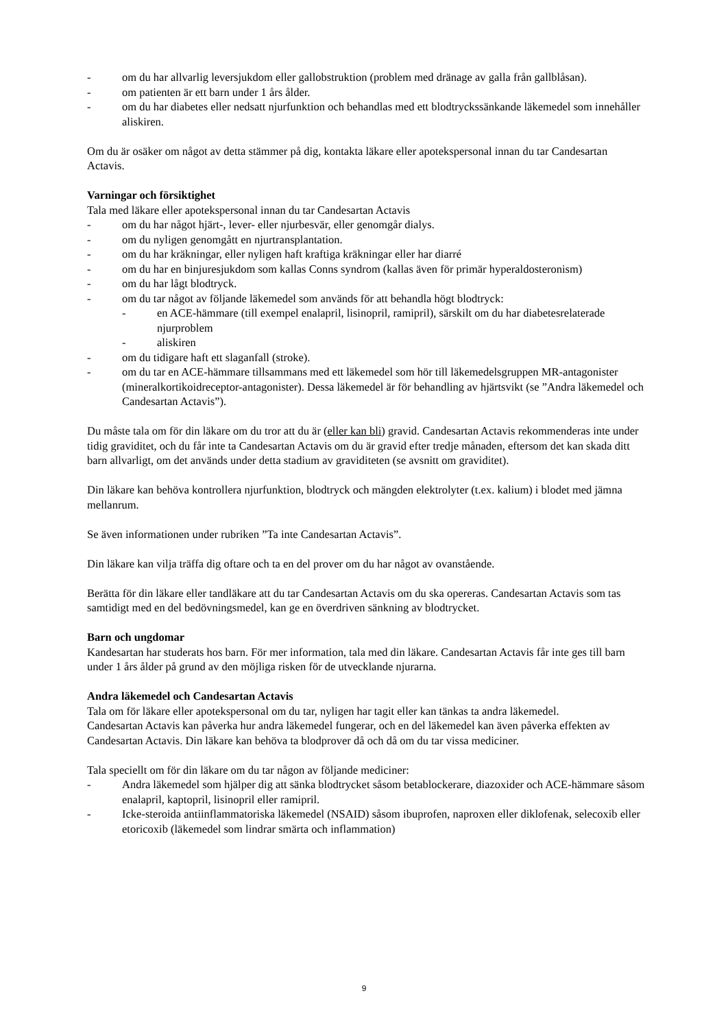- om du har allvarlig leversjukdom eller gallobstruktion (problem med dränage av galla från gallblåsan).
- om patienten är ett barn under 1 års ålder.
- om du har diabetes eller nedsatt njurfunktion och behandlas med ett blodtryckssänkande läkemedel som innehåller aliskiren.
Om du är osäker om något av detta stämmer på dig, kontakta läkare eller apotekspersonal innan du tar Candesartan Actavis.
Varningar och försiktighet
Tala med läkare eller apotekspersonal innan du tar Candesartan Actavis
- om du har något hjärt-, lever- eller njurbesvär, eller genomgår dialys.
- om du nyligen genomgått en njurtransplantation.
- om du har kräkningar, eller nyligen haft kraftiga kräkningar eller har diarré
- om du har en binjuresjukdom som kallas Conns syndrom (kallas även för primär hyperaldosteronism)
- om du har lågt blodtryck.
- om du tar något av följande läkemedel som används för att behandla högt blodtryck:
- en ACE-hämmare (till exempel enalapril, lisinopril, ramipril), särskilt om du har diabetesrelaterade njurproblem
- aliskiren
- om du tidigare haft ett slaganfall (stroke).
- om du tar en ACE-hämmare tillsammans med ett läkemedel som hör till läkemedelsgruppen MR-antagonister (mineralkortikoidreceptor-antagonister). Dessa läkemedel är för behandling av hjärtsvikt (se ”Andra läkemedel och Candesartan Actavis”).
Du måste tala om för din läkare om du tror att du är (eller kan bli) gravid. Candesartan Actavis rekommenderas inte under tidig graviditet, och du får inte ta Candesartan Actavis om du är gravid efter tredje månaden, eftersom det kan skada ditt barn allvarligt, om det används under detta stadium av graviditeten (se avsnitt om graviditet).
Din läkare kan behöva kontrollera njurfunktion, blodtryck och mängden elektrolyter (t.ex. kalium) i blodet med jämna mellanrum.
Se även informationen under rubriken ”Ta inte Candesartan Actavis”.
Din läkare kan vilja träffa dig oftare och ta en del prover om du har något av ovanstående.
Berätta för din läkare eller tandläkare att du tar Candesartan Actavis om du ska opereras. Candesartan Actavis som tas samtidigt med en del bedövningsmedel, kan ge en överdriven sänkning av blodtrycket.
Barn och ungdomar
Kandesartan har studerats hos barn. För mer information, tala med din läkare. Candesartan Actavis får inte ges till barn under 1 års ålder på grund av den möjliga risken för de utvecklande njurarna.
Andra läkemedel och Candesartan Actavis
Tala om för läkare eller apotekspersonal om du tar, nyligen har tagit eller kan tänkas ta andra läkemedel.
Candesartan Actavis kan påverka hur andra läkemedel fungerar, och en del läkemedel kan även påverka effekten av Candesartan Actavis. Din läkare kan behöva ta blodprover då och då om du tar vissa mediciner.
Tala speciellt om för din läkare om du tar någon av följande mediciner:
- Andra läkemedel som hjälper dig att sänka blodtrycket såsom betablockerare, diazoxider och ACE-hämmare såsom enalapril, kaptopril, lisinopril eller ramipril.
- Icke-steroida antiinflammatoriska läkemedel (NSAID) såsom ibuprofen, naproxen eller diklofenak, selecoxib eller etoricoxib (läkemedel som lindrar smärta och inflammation)
9